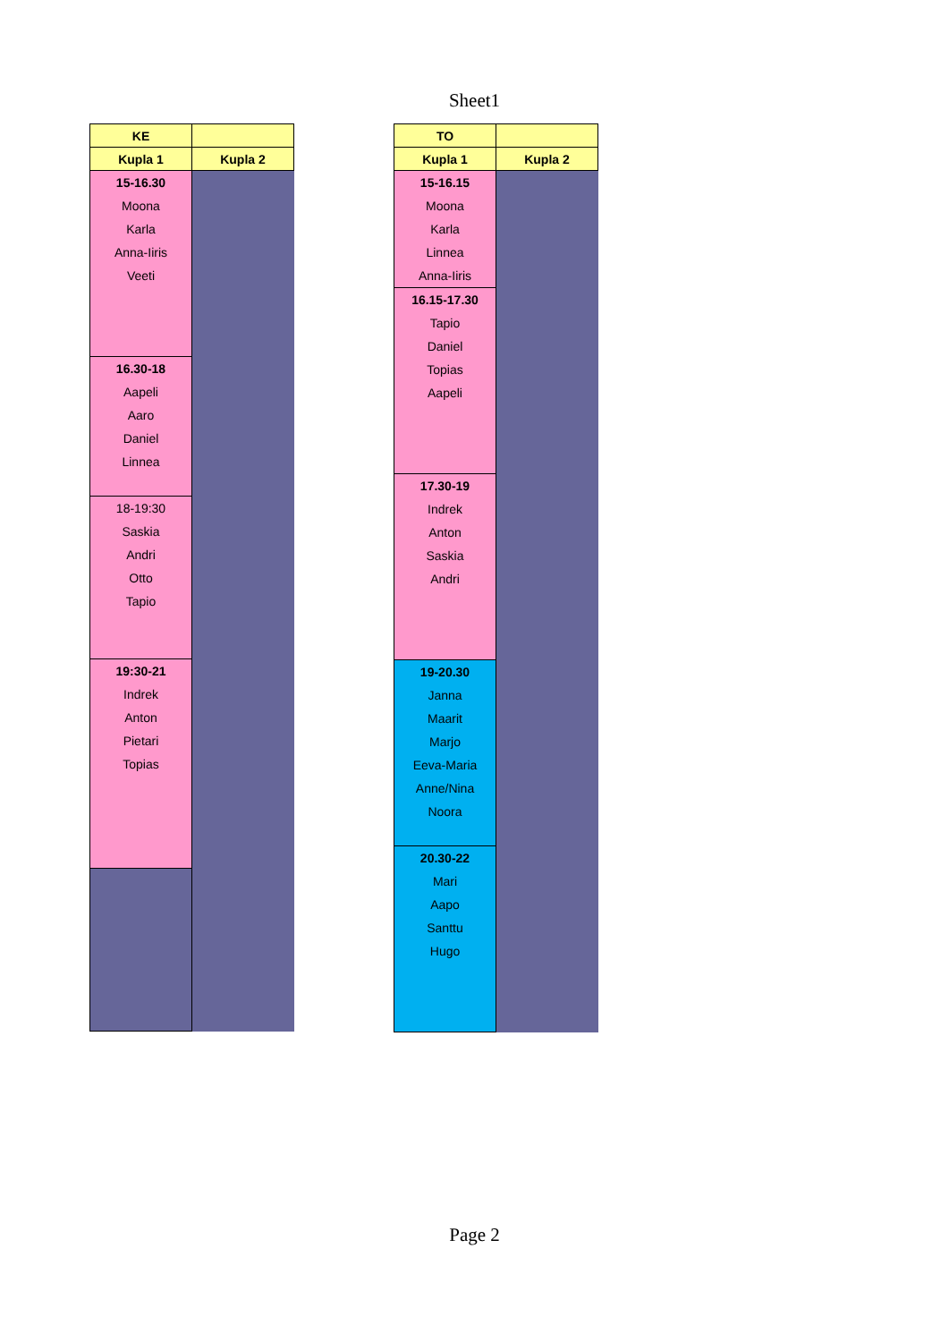Sheet1
| KE | |
| Kupla 1 | Kupla 2 |
| 15-16.30 Moona Karla Anna-Iiris Veeti | |
| 16.30-18 Aapeli Aaro Daniel Linnea | |
| 18-19:30 Saskia Andri Otto Tapio | |
| 19:30-21 Indrek Anton Pietari Topias | |
| TO | |
| Kupla 1 | Kupla 2 |
| 15-16.15 Moona Karla Linnea Anna-Iiris | |
| 16.15-17.30 Tapio Daniel Topias Aapeli | |
| 17.30-19 Indrek Anton Saskia Andri | |
| 19-20.30 Janna Maarit Marjo Eeva-Maria Anne/Nina Noora | |
| 20.30-22 Mari Aapo Santtu Hugo | |
Page 2